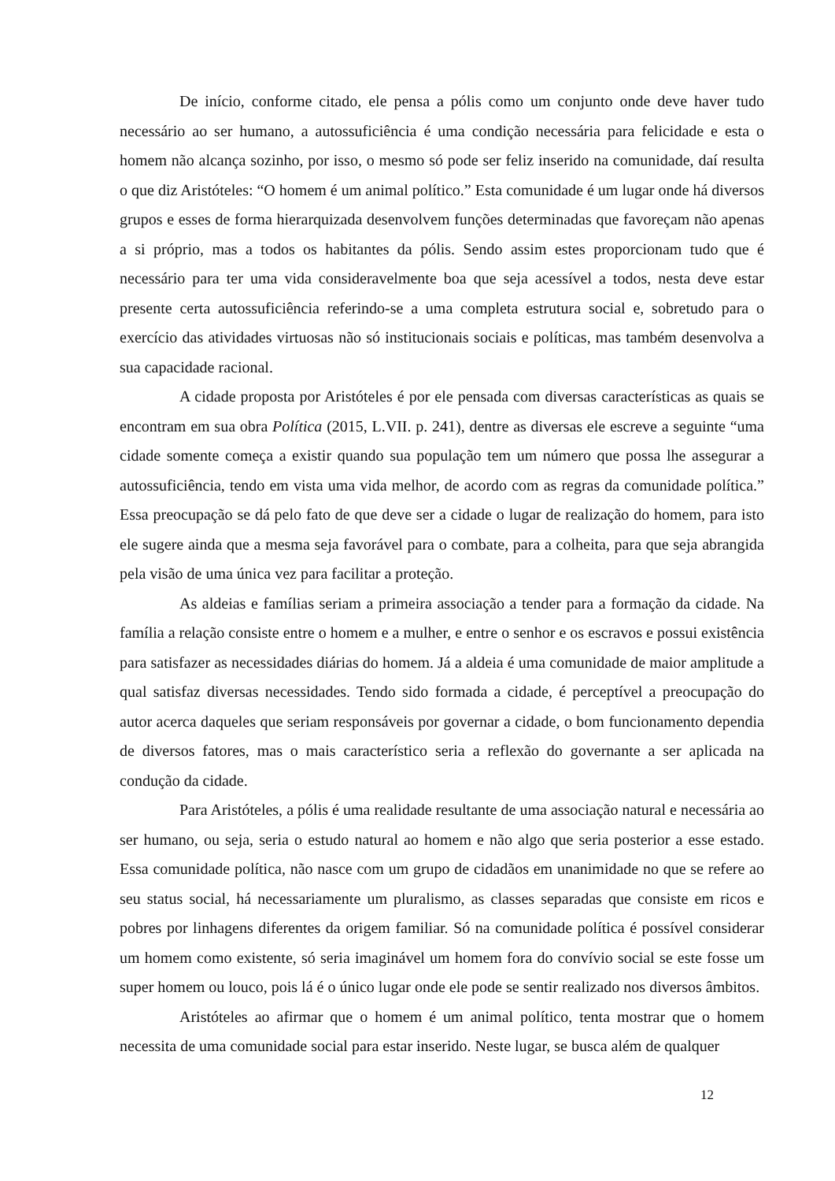De início, conforme citado, ele pensa a pólis como um conjunto onde deve haver tudo necessário ao ser humano, a autossuficiência é uma condição necessária para felicidade e esta o homem não alcança sozinho, por isso, o mesmo só pode ser feliz inserido na comunidade, daí resulta o que diz Aristóteles: “O homem é um animal político.” Esta comunidade é um lugar onde há diversos grupos e esses de forma hierarquizada desenvolvem funções determinadas que favoreçam não apenas a si próprio, mas a todos os habitantes da pólis. Sendo assim estes proporcionam tudo que é necessário para ter uma vida consideravelmente boa que seja acessível a todos, nesta deve estar presente certa autossuficiência referindo-se a uma completa estrutura social e, sobretudo para o exercício das atividades virtuosas não só institucionais sociais e políticas, mas também desenvolva a sua capacidade racional.
A cidade proposta por Aristóteles é por ele pensada com diversas características as quais se encontram em sua obra Política (2015, L.VII. p. 241), dentre as diversas ele escreve a seguinte “uma cidade somente começa a existir quando sua população tem um número que possa lhe assegurar a autossuficiência, tendo em vista uma vida melhor, de acordo com as regras da comunidade política.” Essa preocupação se dá pelo fato de que deve ser a cidade o lugar de realização do homem, para isto ele sugere ainda que a mesma seja favorável para o combate, para a colheita, para que seja abrangida pela visão de uma única vez para facilitar a proteção.
As aldeias e famílias seriam a primeira associação a tender para a formação da cidade. Na família a relação consiste entre o homem e a mulher, e entre o senhor e os escravos e possui existência para satisfazer as necessidades diárias do homem. Já a aldeia é uma comunidade de maior amplitude a qual satisfaz diversas necessidades. Tendo sido formada a cidade, é perceptível a preocupação do autor acerca daqueles que seriam responsáveis por governar a cidade, o bom funcionamento dependia de diversos fatores, mas o mais característico seria a reflexão do governante a ser aplicada na condução da cidade.
Para Aristóteles, a pólis é uma realidade resultante de uma associação natural e necessária ao ser humano, ou seja, seria o estudo natural ao homem e não algo que seria posterior a esse estado. Essa comunidade política, não nasce com um grupo de cidadãos em unanimidade no que se refere ao seu status social, há necessariamente um pluralismo, as classes separadas que consiste em ricos e pobres por linhagens diferentes da origem familiar. Só na comunidade política é possível considerar um homem como existente, só seria imaginável um homem fora do convívio social se este fosse um super homem ou louco, pois lá é o único lugar onde ele pode se sentir realizado nos diversos âmbitos.
Aristóteles ao afirmar que o homem é um animal político, tenta mostrar que o homem necessita de uma comunidade social para estar inserido. Neste lugar, se busca além de qualquer
12